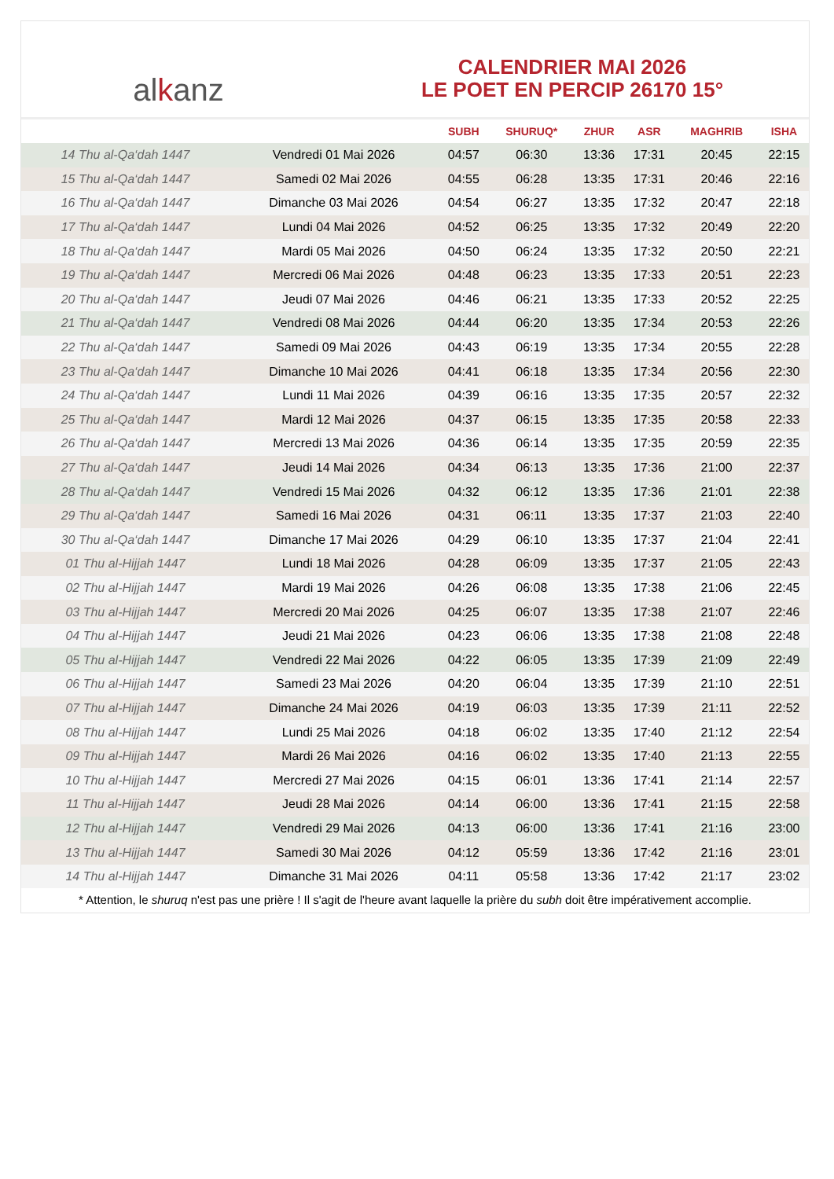al k anz
CALENDRIER MAI 2026
LE POET EN PERCIP 26170 15°
| | | SUBH | SHURUQ* | ZHUR | ASR | MAGHRIB | ISHA |
| --- | --- | --- | --- | --- | --- | --- | --- |
| 14 Thu al-Qa‘dah 1447 | Vendredi 01 Mai 2026 | 04:57 | 06:30 | 13:36 | 17:31 | 20:45 | 22:15 |
| 15 Thu al-Qa‘dah 1447 | Samedi 02 Mai 2026 | 04:55 | 06:28 | 13:35 | 17:31 | 20:46 | 22:16 |
| 16 Thu al-Qa‘dah 1447 | Dimanche 03 Mai 2026 | 04:54 | 06:27 | 13:35 | 17:32 | 20:47 | 22:18 |
| 17 Thu al-Qa‘dah 1447 | Lundi 04 Mai 2026 | 04:52 | 06:25 | 13:35 | 17:32 | 20:49 | 22:20 |
| 18 Thu al-Qa‘dah 1447 | Mardi 05 Mai 2026 | 04:50 | 06:24 | 13:35 | 17:32 | 20:50 | 22:21 |
| 19 Thu al-Qa‘dah 1447 | Mercredi 06 Mai 2026 | 04:48 | 06:23 | 13:35 | 17:33 | 20:51 | 22:23 |
| 20 Thu al-Qa‘dah 1447 | Jeudi 07 Mai 2026 | 04:46 | 06:21 | 13:35 | 17:33 | 20:52 | 22:25 |
| 21 Thu al-Qa‘dah 1447 | Vendredi 08 Mai 2026 | 04:44 | 06:20 | 13:35 | 17:34 | 20:53 | 22:26 |
| 22 Thu al-Qa‘dah 1447 | Samedi 09 Mai 2026 | 04:43 | 06:19 | 13:35 | 17:34 | 20:55 | 22:28 |
| 23 Thu al-Qa‘dah 1447 | Dimanche 10 Mai 2026 | 04:41 | 06:18 | 13:35 | 17:34 | 20:56 | 22:30 |
| 24 Thu al-Qa‘dah 1447 | Lundi 11 Mai 2026 | 04:39 | 06:16 | 13:35 | 17:35 | 20:57 | 22:32 |
| 25 Thu al-Qa‘dah 1447 | Mardi 12 Mai 2026 | 04:37 | 06:15 | 13:35 | 17:35 | 20:58 | 22:33 |
| 26 Thu al-Qa‘dah 1447 | Mercredi 13 Mai 2026 | 04:36 | 06:14 | 13:35 | 17:35 | 20:59 | 22:35 |
| 27 Thu al-Qa‘dah 1447 | Jeudi 14 Mai 2026 | 04:34 | 06:13 | 13:35 | 17:36 | 21:00 | 22:37 |
| 28 Thu al-Qa‘dah 1447 | Vendredi 15 Mai 2026 | 04:32 | 06:12 | 13:35 | 17:36 | 21:01 | 22:38 |
| 29 Thu al-Qa‘dah 1447 | Samedi 16 Mai 2026 | 04:31 | 06:11 | 13:35 | 17:37 | 21:03 | 22:40 |
| 30 Thu al-Qa‘dah 1447 | Dimanche 17 Mai 2026 | 04:29 | 06:10 | 13:35 | 17:37 | 21:04 | 22:41 |
| 01 Thu al-Hijjah 1447 | Lundi 18 Mai 2026 | 04:28 | 06:09 | 13:35 | 17:37 | 21:05 | 22:43 |
| 02 Thu al-Hijjah 1447 | Mardi 19 Mai 2026 | 04:26 | 06:08 | 13:35 | 17:38 | 21:06 | 22:45 |
| 03 Thu al-Hijjah 1447 | Mercredi 20 Mai 2026 | 04:25 | 06:07 | 13:35 | 17:38 | 21:07 | 22:46 |
| 04 Thu al-Hijjah 1447 | Jeudi 21 Mai 2026 | 04:23 | 06:06 | 13:35 | 17:38 | 21:08 | 22:48 |
| 05 Thu al-Hijjah 1447 | Vendredi 22 Mai 2026 | 04:22 | 06:05 | 13:35 | 17:39 | 21:09 | 22:49 |
| 06 Thu al-Hijjah 1447 | Samedi 23 Mai 2026 | 04:20 | 06:04 | 13:35 | 17:39 | 21:10 | 22:51 |
| 07 Thu al-Hijjah 1447 | Dimanche 24 Mai 2026 | 04:19 | 06:03 | 13:35 | 17:39 | 21:11 | 22:52 |
| 08 Thu al-Hijjah 1447 | Lundi 25 Mai 2026 | 04:18 | 06:02 | 13:35 | 17:40 | 21:12 | 22:54 |
| 09 Thu al-Hijjah 1447 | Mardi 26 Mai 2026 | 04:16 | 06:02 | 13:35 | 17:40 | 21:13 | 22:55 |
| 10 Thu al-Hijjah 1447 | Mercredi 27 Mai 2026 | 04:15 | 06:01 | 13:36 | 17:41 | 21:14 | 22:57 |
| 11 Thu al-Hijjah 1447 | Jeudi 28 Mai 2026 | 04:14 | 06:00 | 13:36 | 17:41 | 21:15 | 22:58 |
| 12 Thu al-Hijjah 1447 | Vendredi 29 Mai 2026 | 04:13 | 06:00 | 13:36 | 17:41 | 21:16 | 23:00 |
| 13 Thu al-Hijjah 1447 | Samedi 30 Mai 2026 | 04:12 | 05:59 | 13:36 | 17:42 | 21:16 | 23:01 |
| 14 Thu al-Hijjah 1447 | Dimanche 31 Mai 2026 | 04:11 | 05:58 | 13:36 | 17:42 | 21:17 | 23:02 |
* Attention, le shuruq n'est pas une prière ! Il s'agit de l'heure avant laquelle la prière du subh doit être impérativement accomplie.